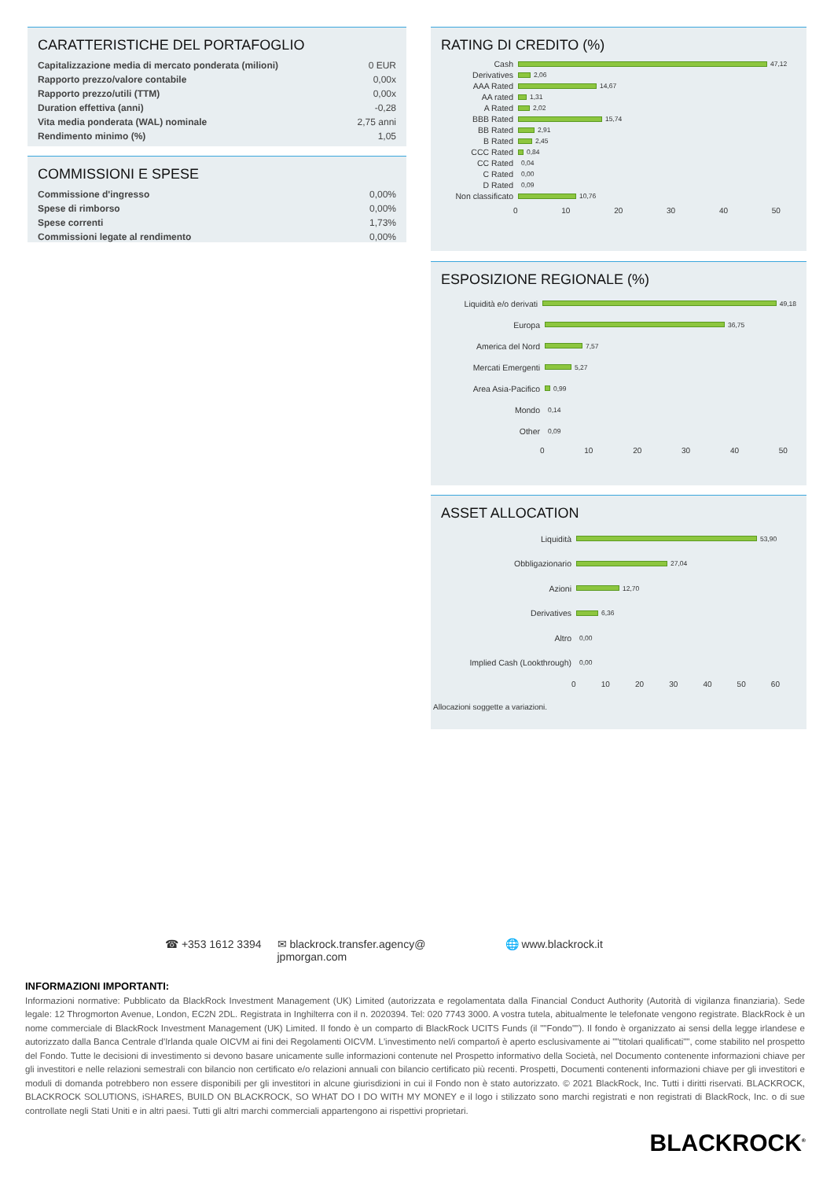CARATTERISTICHE DEL PORTAFOGLIO
| Capitalizzazione media di mercato ponderata (milioni) | 0 EUR |
| Rapporto prezzo/valore contabile | 0,00x |
| Rapporto prezzo/utili (TTM) | 0,00x |
| Duration effettiva (anni) | -0,28 |
| Vita media ponderata (WAL) nominale | 2,75 anni |
| Rendimento minimo (%) | 1,05 |
COMMISSIONI E SPESE
| Commissione d'ingresso | 0,00% |
| Spese di rimborso | 0,00% |
| Spese correnti | 1,73% |
| Commissioni legate al rendimento | 0,00% |
RATING DI CREDITO (%)
Cash
47,12
Derivatives
2,06
AAA Rated
14,67
AA rated
1,31
A Rated
2,02
BBB Rated
15,74
BB Rated
2,91
B Rated
2,45
CCC Rated
0,84
CC Rated
0,04
C Rated
0,00
D Rated
0,09
Non classificato
10,76
0 10 20 30 40 50
ESPOSIZIONE REGIONALE (%)
Liquidità e/o derivati
49,18
Europa
36,75
America del Nord
7,57
Mercati Emergenti
5,27
Area Asia-Pacifico
0,99
Mondo
0,14
Other
0,09
0 10 20 30 40 50
ASSET ALLOCATION
Liquidità
53,90
Obbligazionario
27,04
Azioni
12,70
Derivatives
6,36
Altro
0,00
Implied Cash (Lookthrough)
0,00
0 10 20 30 40 50 60
Allocazioni soggette a variazioni.
☎ +353 1612 3394 ✉ blackrock.transfer.agency@ jpmorgan.com 🌐 www.blackrock.it
INFORMAZIONI IMPORTANTI:
Informazioni normative: Pubblicato da BlackRock Investment Management (UK) Limited (autorizzata e regolamentata dalla Financial Conduct Authority (Autorità di vigilanza finanziaria). Sede legale: 12 Throgmorton Avenue, London, EC2N 2DL. Registrata in Inghilterra con il n. 2020394. Tel: 020 7743 3000. A vostra tutela, abitualmente le telefonate vengono registrate. BlackRock è un nome commerciale di BlackRock Investment Management (UK) Limited. Il fondo è un comparto di BlackRock UCITS Funds (il ""Fondo""). Il fondo è organizzato ai sensi della legge irlandese e autorizzato dalla Banca Centrale d'Irlanda quale OICVM ai fini dei Regolamenti OICVM. L'investimento nel/i comparto/i è aperto esclusivamente ai ""titolari qualificati"", come stabilito nel prospetto del Fondo. Tutte le decisioni di investimento si devono basare unicamente sulle informazioni contenute nel Prospetto informativo della Società, nel Documento contenente informazioni chiave per gli investitori e nelle relazioni semestrali con bilancio non certificato e/o relazioni annuali con bilancio certificato più recenti. Prospetti, Documenti contenenti informazioni chiave per gli investitori e moduli di domanda potrebbero non essere disponibili per gli investitori in alcune giurisdizioni in cui il Fondo non è stato autorizzato. © 2021 BlackRock, Inc. Tutti i diritti riservati. BLACKROCK, BLACKROCK SOLUTIONS, iSHARES, BUILD ON BLACKROCK, SO WHAT DO I DO WITH MY MONEY e il logo i stilizzato sono marchi registrati e non registrati di BlackRock, Inc. o di sue controllate negli Stati Uniti e in altri paesi. Tutti gli altri marchi commerciali appartengono ai rispettivi proprietari.
BLACKROCK<sup>®</sup>